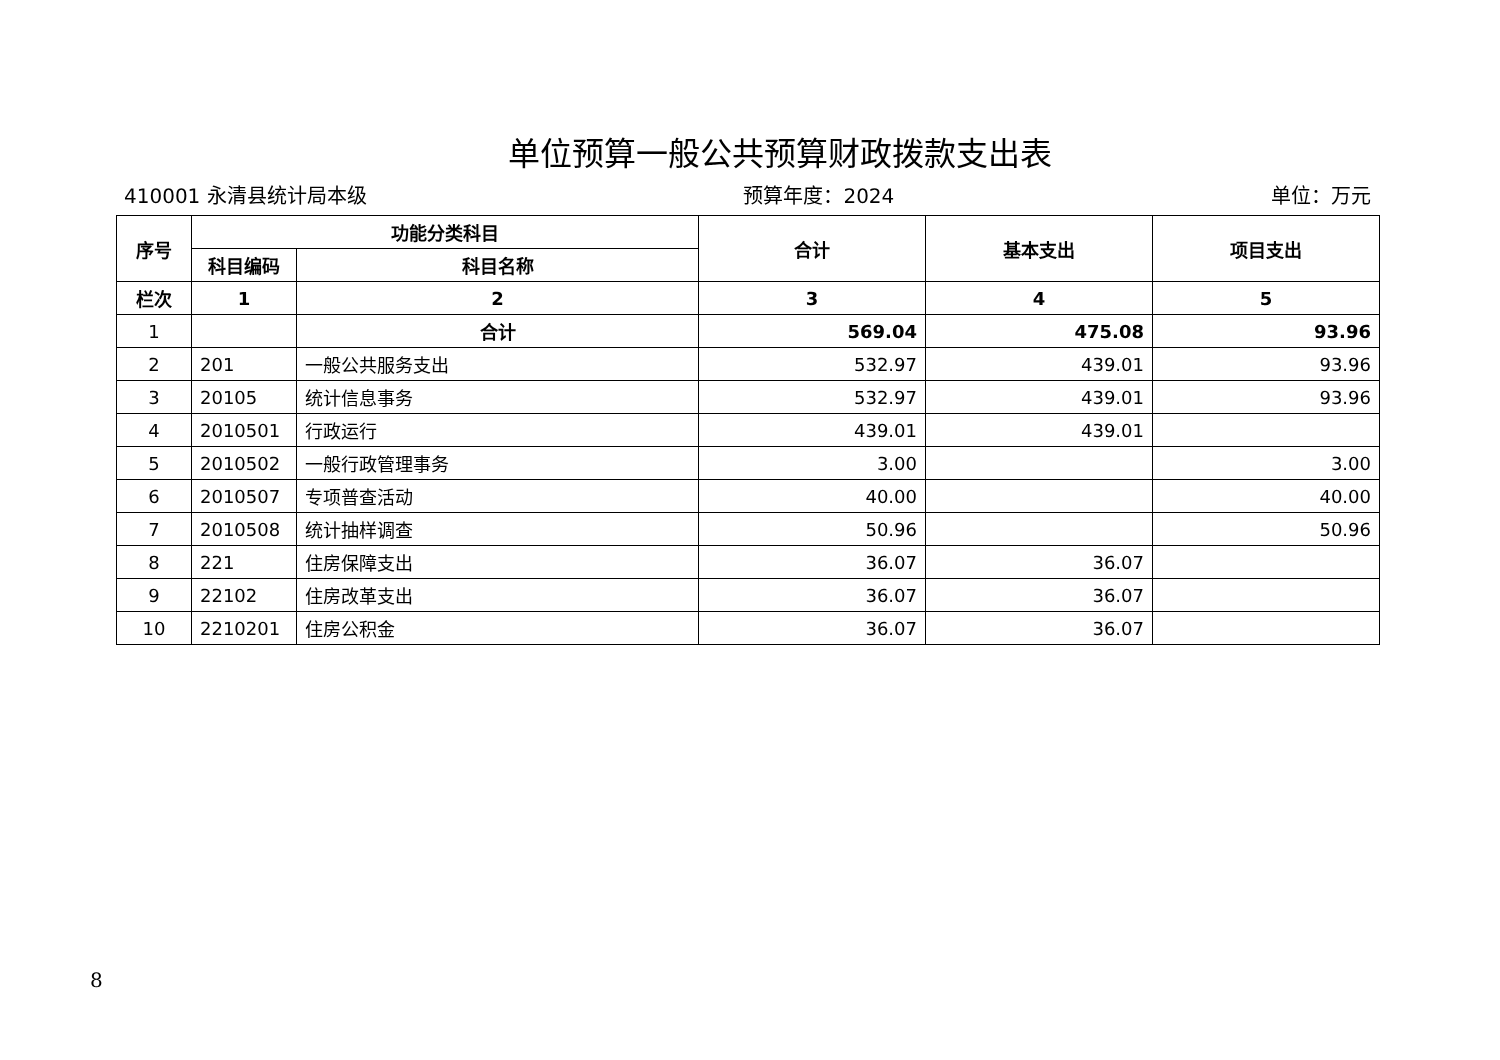单位预算一般公共预算财政拨款支出表
410001 永清县统计局本级 预算年度：2024 单位：万元
| 序号 | 功能分类科目 | | 合计 | 基本支出 | 项目支出 |
| --- | --- | --- | --- | --- | --- |
| | 科目编码 | 科目名称 | | | |
| 栏次 | 1 | 2 | 3 | 4 | 5 |
| 1 | | 合计 | 569.04 | 475.08 | 93.96 |
| 2 | 201 | 一般公共服务支出 | 532.97 | 439.01 | 93.96 |
| 3 | 20105 | 统计信息事务 | 532.97 | 439.01 | 93.96 |
| 4 | 2010501 | 行政运行 | 439.01 | 439.01 | |
| 5 | 2010502 | 一般行政管理事务 | 3.00 | | 3.00 |
| 6 | 2010507 | 专项普查活动 | 40.00 | | 40.00 |
| 7 | 2010508 | 统计抽样调查 | 50.96 | | 50.96 |
| 8 | 221 | 住房保障支出 | 36.07 | 36.07 | |
| 9 | 22102 | 住房改革支出 | 36.07 | 36.07 | |
| 10 | 2210201 | 住房公积金 | 36.07 | 36.07 | |
8